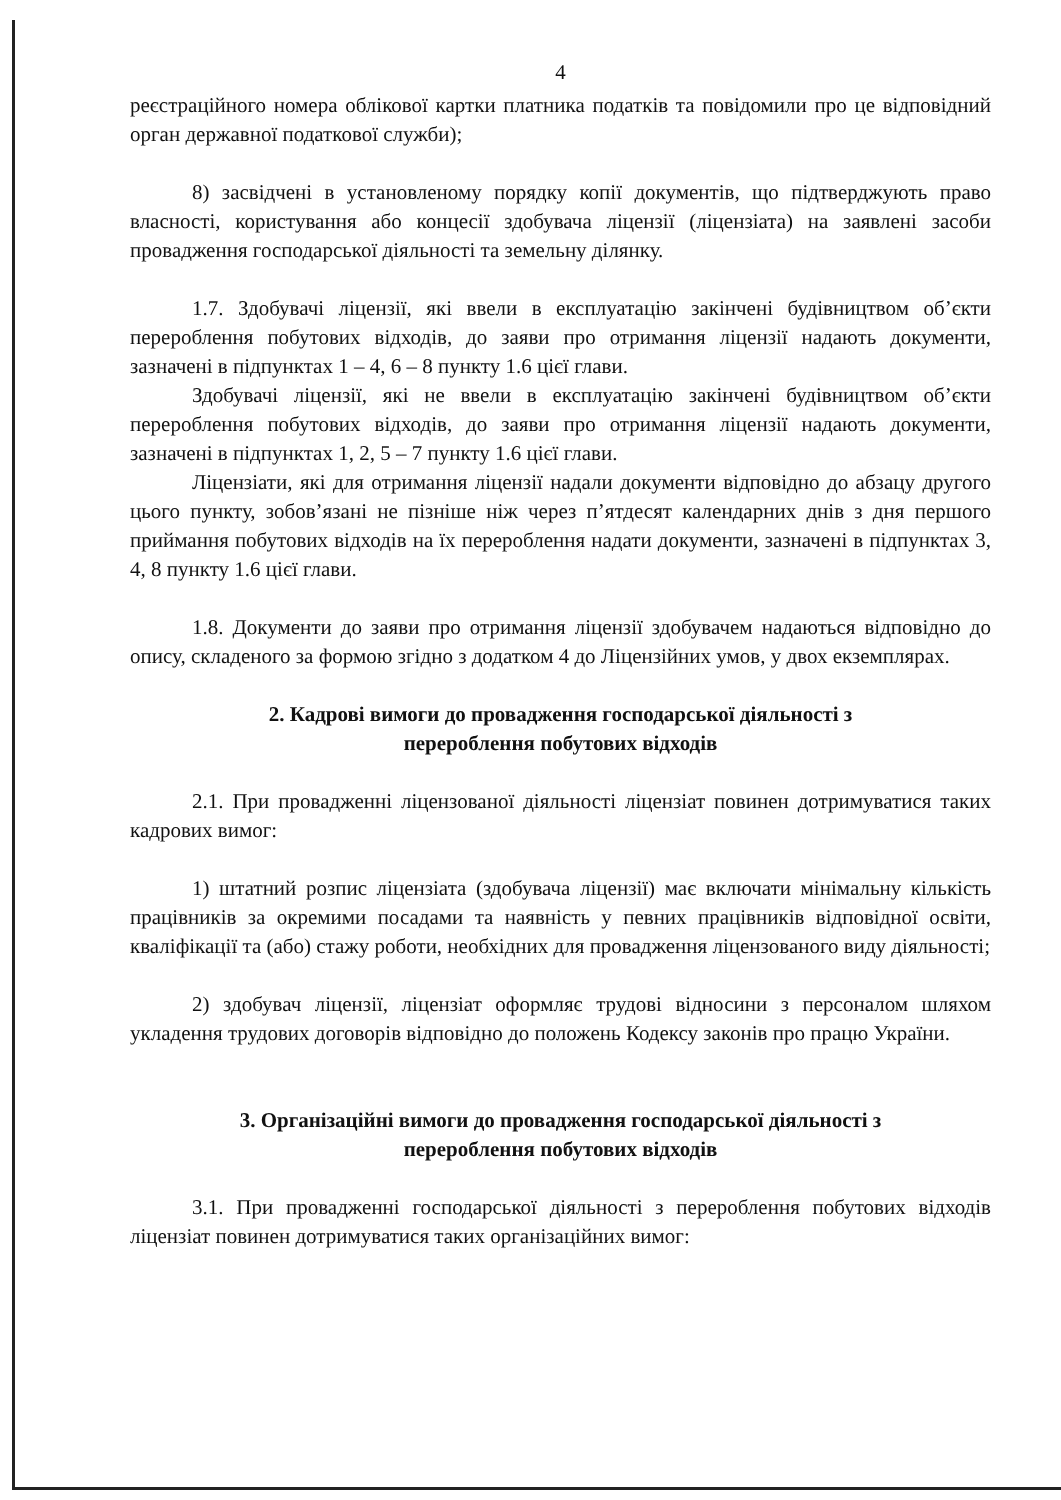4
реєстраційного номера облікової картки платника податків та повідомили про це відповідний орган державної податкової служби);
8) засвідчені в установленому порядку копії документів, що підтверджують право власності, користування або концесії здобувача ліцензії (ліцензіата) на заявлені засоби провадження господарської діяльності та земельну ділянку.
1.7. Здобувачі ліцензії, які ввели в експлуатацію закінчені будівництвом об’єкти перероблення побутових відходів, до заяви про отримання ліцензії надають документи, зазначені в підпунктах 1 – 4, 6 – 8 пункту 1.6 цієї глави.
Здобувачі ліцензії, які не ввели в експлуатацію закінчені будівництвом об’єкти перероблення побутових відходів, до заяви про отримання ліцензії надають документи, зазначені в підпунктах 1, 2, 5 – 7 пункту 1.6 цієї глави.
Ліцензіати, які для отримання ліцензії надали документи відповідно до абзацу другого цього пункту, зобов’язані не пізніше ніж через п’ятдесят календарних днів з дня першого приймання побутових відходів на їх перероблення надати документи, зазначені в підпунктах 3, 4, 8 пункту 1.6 цієї глави.
1.8. Документи до заяви про отримання ліцензії здобувачем надаються відповідно до опису, складеного за формою згідно з додатком 4 до Ліцензійних умов, у двох екземплярах.
2. Кадрові вимоги до провадження господарської діяльності з
перероблення побутових відходів
2.1. При провадженні ліцензованої діяльності ліцензіат повинен дотримуватися таких кадрових вимог:
1) штатний розпис ліцензіата (здобувача ліцензії) має включати мінімальну кількість працівників за окремими посадами та наявність у певних працівників відповідної освіти, кваліфікації та (або) стажу роботи, необхідних для провадження ліцензованого виду діяльності;
2) здобувач ліцензії, ліцензіат оформляє трудові відносини з персоналом шляхом укладення трудових договорів відповідно до положень Кодексу законів про працю України.
3. Організаційні вимоги до провадження господарської діяльності з
перероблення побутових відходів
3.1. При провадженні господарської діяльності з перероблення побутових відходів ліцензіат повинен дотримуватися таких організаційних вимог: